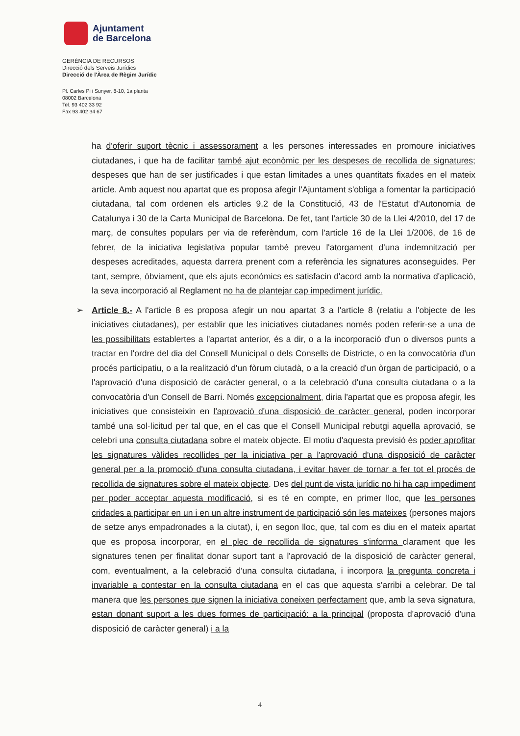Ajuntament
de Barcelona
GERÈNCIA DE RECURSOS
Direcció dels Serveis Jurídics
Direcció de l'Àrea de Règim Jurídic
Pl. Carles Pi i Sunyer, 8-10, 1a planta
08002 Barcelona
Tel. 93 402 33 92
Fax 93 402 34 67
ha d'oferir suport tècnic i assessorament a les persones interessades en promoure iniciatives ciutadanes, i que ha de facilitar també ajut econòmic per les despeses de recollida de signatures; despeses que han de ser justificades i que estan limitades a unes quantitats fixades en el mateix article. Amb aquest nou apartat que es proposa afegir l'Ajuntament s'obliga a fomentar la participació ciutadana, tal com ordenen els articles 9.2 de la Constitució, 43 de l'Estatut d'Autonomia de Catalunya i 30 de la Carta Municipal de Barcelona. De fet, tant l'article 30 de la Llei 4/2010, del 17 de març, de consultes populars per via de referèndum, com l'article 16 de la Llei 1/2006, de 16 de febrer, de la iniciativa legislativa popular també preveu l'atorgament d'una indemnització per despeses acreditades, aquesta darrera prenent com a referència les signatures aconseguides. Per tant, sempre, òbviament, que els ajuts econòmics es satisfacin d'acord amb la normativa d'aplicació, la seva incorporació al Reglament no ha de plantejar cap impediment jurídic.
➢ Article 8.- A l'article 8 es proposa afegir un nou apartat 3 a l'article 8 (relatiu a l'objecte de les iniciatives ciutadanes), per establir que les iniciatives ciutadanes només poden referir-se a una de les possibilitats establertes a l'apartat anterior, és a dir, o a la incorporació d'un o diversos punts a tractar en l'ordre del dia del Consell Municipal o dels Consells de Districte, o en la convocatòria d'un procés participatiu, o a la realització d'un fòrum ciutadà, o a la creació d'un òrgan de participació, o a l'aprovació d'una disposició de caràcter general, o a la celebració d'una consulta ciutadana o a la convocatòria d'un Consell de Barri. Només excepcionalment, diria l'apartat que es proposa afegir, les iniciatives que consisteixin en l'aprovació d'una disposició de caràcter general, poden incorporar també una sol·licitud per tal que, en el cas que el Consell Municipal rebutgi aquella aprovació, se celebri una consulta ciutadana sobre el mateix objecte. El motiu d'aquesta previsió és poder aprofitar les signatures vàlides recollides per la iniciativa per a l'aprovació d'una disposició de caràcter general per a la promoció d'una consulta ciutadana, i evitar haver de tornar a fer tot el procés de recollida de signatures sobre el mateix objecte. Des del punt de vista jurídic no hi ha cap impediment per poder acceptar aquesta modificació, si es té en compte, en primer lloc, que les persones cridades a participar en un i en un altre instrument de participació són les mateixes (persones majors de setze anys empadronades a la ciutat), i, en segon lloc, que, tal com es diu en el mateix apartat que es proposa incorporar, en el plec de recollida de signatures s'informa clarament que les signatures tenen per finalitat donar suport tant a l'aprovació de la disposició de caràcter general, com, eventualment, a la celebració d'una consulta ciutadana, i incorpora la pregunta concreta i invariable a contestar en la consulta ciutadana en el cas que aquesta s'arribi a celebrar. De tal manera que les persones que signen la iniciativa coneixen perfectament que, amb la seva signatura, estan donant suport a les dues formes de participació: a la principal (proposta d'aprovació d'una disposició de caràcter general) i a la
4